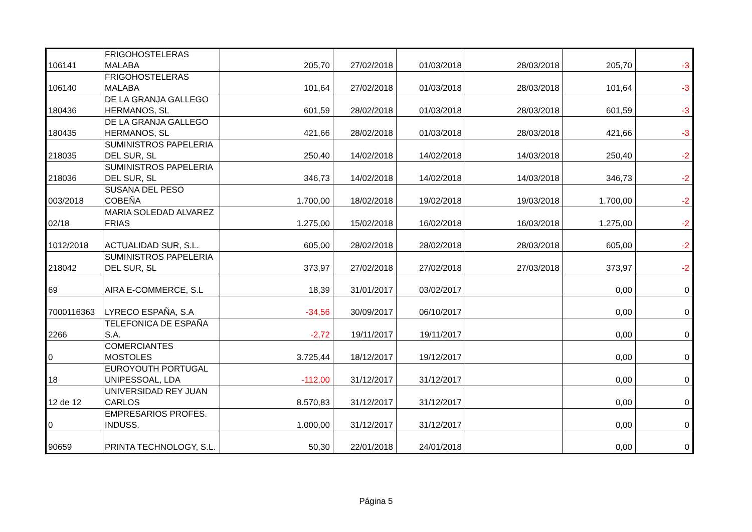| 106141 | FRIGOHOSTELERAS MALABA | 205,70 | 27/02/2018 | 01/03/2018 | 28/03/2018 | 205,70 | -3 |
| 106140 | FRIGOHOSTELERAS MALABA | 101,64 | 27/02/2018 | 01/03/2018 | 28/03/2018 | 101,64 | -3 |
| 180436 | DE LA GRANJA GALLEGO HERMANOS, SL | 601,59 | 28/02/2018 | 01/03/2018 | 28/03/2018 | 601,59 | -3 |
| 180435 | DE LA GRANJA GALLEGO HERMANOS, SL | 421,66 | 28/02/2018 | 01/03/2018 | 28/03/2018 | 421,66 | -3 |
| 218035 | SUMINISTROS PAPELERIA DEL SUR, SL | 250,40 | 14/02/2018 | 14/02/2018 | 14/03/2018 | 250,40 | -2 |
| 218036 | SUMINISTROS PAPELERIA DEL SUR, SL | 346,73 | 14/02/2018 | 14/02/2018 | 14/03/2018 | 346,73 | -2 |
| 003/2018 | SUSANA DEL PESO COBEÑA | 1.700,00 | 18/02/2018 | 19/02/2018 | 19/03/2018 | 1.700,00 | -2 |
| 02/18 | MARIA SOLEDAD ALVAREZ FRIAS | 1.275,00 | 15/02/2018 | 16/02/2018 | 16/03/2018 | 1.275,00 | -2 |
| 1012/2018 | ACTUALIDAD SUR, S.L. | 605,00 | 28/02/2018 | 28/02/2018 | 28/03/2018 | 605,00 | -2 |
| 218042 | SUMINISTROS PAPELERIA DEL SUR, SL | 373,97 | 27/02/2018 | 27/02/2018 | 27/03/2018 | 373,97 | -2 |
| 69 | AIRA E-COMMERCE, S.L | 18,39 | 31/01/2017 | 03/02/2017 | | 0,00 | 0 |
| 7000116363 | LYRECO ESPAÑA, S.A | -34,56 | 30/09/2017 | 06/10/2017 | | 0,00 | 0 |
| 2266 | TELEFONICA DE ESPAÑA S.A. | -2,72 | 19/11/2017 | 19/11/2017 | | 0,00 | 0 |
| 0 | COMERCIANTES MOSTOLES | 3.725,44 | 18/12/2017 | 19/12/2017 | | 0,00 | 0 |
| 18 | EUROYOUTH PORTUGAL UNIPESSOAL, LDA | -112,00 | 31/12/2017 | 31/12/2017 | | 0,00 | 0 |
| 12 de 12 | UNIVERSIDAD REY JUAN CARLOS | 8.570,83 | 31/12/2017 | 31/12/2017 | | 0,00 | 0 |
| 0 | EMPRESARIOS PROFES. INDUSS. | 1.000,00 | 31/12/2017 | 31/12/2017 | | 0,00 | 0 |
| 90659 | PRINTA TECHNOLOGY, S.L. | 50,30 | 22/01/2018 | 24/01/2018 | | 0,00 | 0 |
Página 5